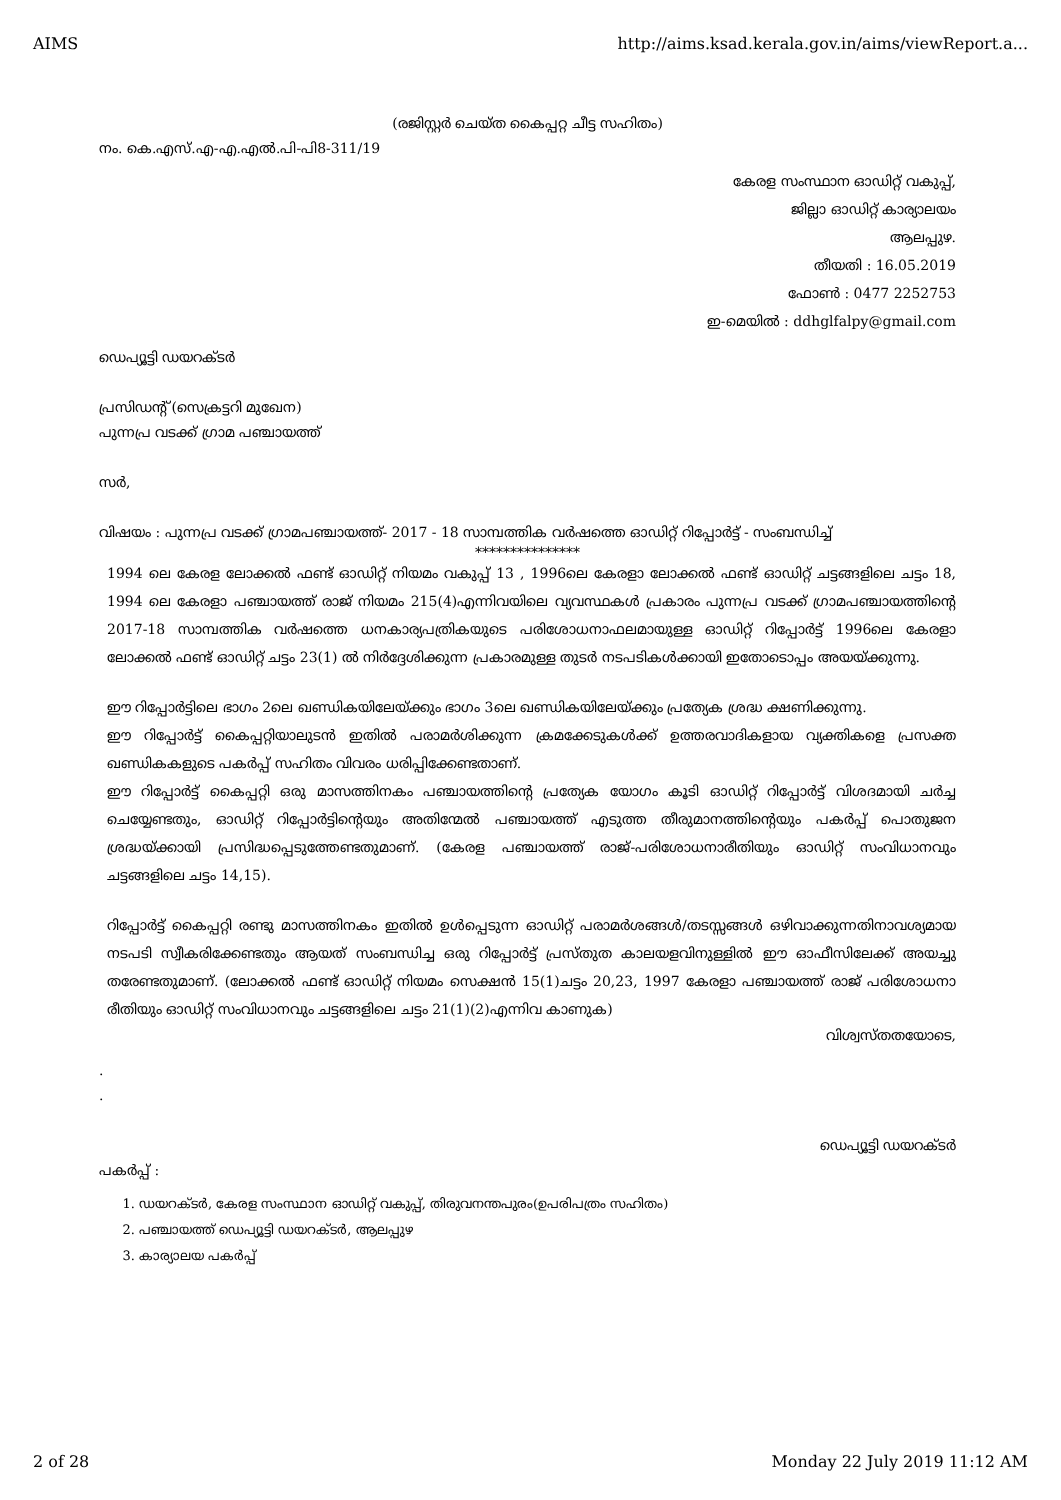AIMS http://aims.ksad.kerala.gov.in/aims/viewReport.a...
(രജിസ്റ്റർ ചെയ്ത കൈപ്പറ്റ ചീട്ട സഹിതം)
നം. കെ.എസ്.എ-എ.എൽ.പി-പി8-311/19
കേരള സംസ്ഥാന ഓഡിറ്റ് വകുപ്പ്,
ജില്ലാ ഓഡിറ്റ് കാര്യാലയം
ആലപ്പുഴ.
തീയതി : 16.05.2019
ഫോൺ : 0477 2252753
ഇ-മെയിൽ : ddhglfalpy@gmail.com
ഡെപ്യൂട്ടി ഡയറക്ടർ
പ്രസിഡന്റ് (സെക്രട്ടറി മുഖേന)
പുന്നപ്ര വടക്ക് ഗ്രാമ പഞ്ചായത്ത്
സർ,
വിഷയം : പുന്നപ്ര വടക്ക് ഗ്രാമപഞ്ചായത്ത്- 2017 - 18 സാമ്പത്തിക വർഷത്തെ ഓഡിറ്റ് റിപ്പോർട്ട് - സംബന്ധിച്ച്
***************
1994 ലെ കേരള ലോക്കൽ ഫണ്ട് ഓഡിറ്റ് നിയമം വകുപ്പ് 13 , 1996ലെ കേരളാ ലോക്കൽ ഫണ്ട് ഓഡിറ്റ് ചട്ടങ്ങളിലെ ചട്ടം 18, 1994 ലെ കേരളാ പഞ്ചായത്ത് രാജ് നിയമം 215(4)എന്നിവയിലെ വ്യവസ്ഥകൾ പ്രകാരം പുന്നപ്ര വടക്ക് ഗ്രാമപഞ്ചായത്തിന്റെ 2017-18 സാമ്പത്തിക വർഷത്തെ ധനകാര്യപത്രികയുടെ പരിശോധനാഫലമായുള്ള ഓഡിറ്റ് റിപ്പോർട്ട് 1996ലെ കേരളാ ലോക്കൽ ഫണ്ട് ഓഡിറ്റ് ചട്ടം 23(1) ൽ നിർദ്ദേശിക്കുന്ന പ്രകാരമുള്ള തുടർ നടപടികൾക്കായി ഇതോടൊപ്പം അയയ്ക്കുന്നു.
ഈ റിപ്പോർട്ടിലെ ഭാഗം 2ലെ ഖണ്ഡികയിലേയ്ക്കും ഭാഗം 3ലെ ഖണ്ഡികയിലേയ്ക്കും പ്രത്യേക ശ്രദ്ധ ക്ഷണിക്കുന്നു.
ഈ റിപ്പോർട്ട് കൈപ്പറ്റിയാലുടൻ ഇതിൽ പരാമർശിക്കുന്ന ക്രമക്കേടുകൾക്ക് ഉത്തരവാദികളായ വ്യക്തികളെ പ്രസക്ത ഖണ്ഡികകളുടെ പകർപ്പ് സഹിതം വിവരം ധരിപ്പിക്കേണ്ടതാണ്.
ഈ റിപ്പോർട്ട് കൈപ്പറ്റി ഒരു മാസത്തിനകം പഞ്ചായത്തിന്റെ പ്രത്യേക യോഗം കൂടി ഓഡിറ്റ് റിപ്പോർട്ട് വിശദമായി ചർച്ച ചെയ്യേണ്ടതും, ഓഡിറ്റ് റിപ്പോർട്ടിന്റെയും അതിന്മേൽ പഞ്ചായത്ത് എടുത്ത തീരുമാനത്തിന്റെയും പകർപ്പ് പൊതുജന ശ്രദ്ധയ്ക്കായി പ്രസിദ്ധപ്പെടുത്തേണ്ടതുമാണ്. (കേരള പഞ്ചായത്ത് രാജ്-പരിശോധനാരീതിയും ഓഡിറ്റ് സംവിധാനവും ചട്ടങ്ങളിലെ ചട്ടം 14,15).
റിപ്പോർട്ട് കൈപ്പറ്റി രണ്ടു മാസത്തിനകം ഇതിൽ ഉൾപ്പെടുന്ന ഓഡിറ്റ് പരാമർശങ്ങൾ/തടസ്സങ്ങൾ ഒഴിവാക്കുന്നതിനാവശ്യമായ നടപടി സ്വീകരിക്കേണ്ടതും ആയത് സംബന്ധിച്ച ഒരു റിപ്പോർട്ട് പ്രസ്തുത കാലയളവിനുള്ളിൽ ഈ ഓഫീസിലേക്ക് അയച്ചു തരേണ്ടതുമാണ്. (ലോക്കൽ ഫണ്ട് ഓഡിറ്റ് നിയമം സെക്ഷൻ 15(1)ചട്ടം 20,23, 1997 കേരളാ പഞ്ചായത്ത് രാജ് പരിശോധനാ രീതിയും ഓഡിറ്റ് സംവിധാനവും ചട്ടങ്ങളിലെ ചട്ടം 21(1)(2)എന്നിവ കാണുക)
വിശ്വസ്തതയോടെ,
.
.
ഡെപ്യൂട്ടി ഡയറക്ടർ
പകർപ്പ് :
1. ഡയറക്ടർ, കേരള സംസ്ഥാന ഓഡിറ്റ് വകുപ്പ്, തിരുവനന്തപുരം(ഉപരിപത്രം സഹിതം)
2. പഞ്ചായത്ത് ഡെപ്യൂട്ടി ഡയറക്ടർ, ആലപ്പുഴ
3. കാര്യാലയ പകർപ്പ്
2 of 28 Monday 22 July 2019 11:12 AM